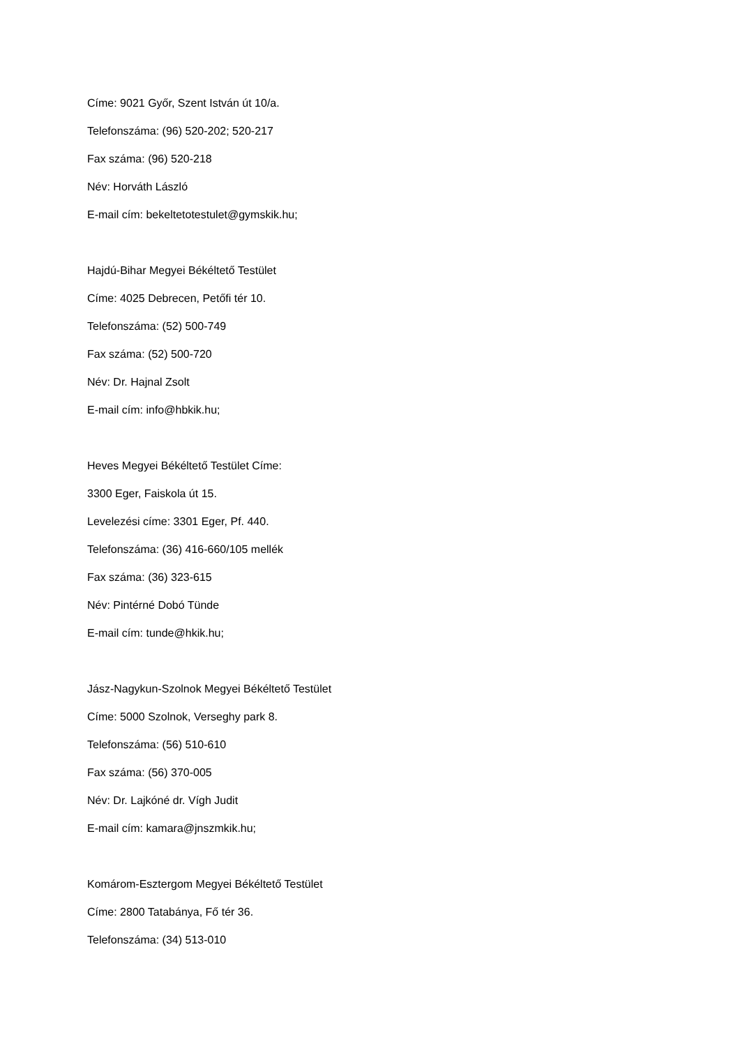Címe: 9021 Győr, Szent István út 10/a.
Telefonszáma: (96) 520-202; 520-217
Fax száma: (96) 520-218
Név: Horváth László
E-mail cím: bekeltetotestulet@gymskik.hu;
Hajdú-Bihar Megyei Békéltető Testület
Címe: 4025 Debrecen, Petőfi tér 10.
Telefonszáma: (52) 500-749
Fax száma: (52) 500-720
Név: Dr. Hajnal Zsolt
E-mail cím: info@hbkik.hu;
Heves Megyei Békéltető Testület Címe:
3300 Eger, Faiskola út 15.
Levelezési címe: 3301 Eger, Pf. 440.
Telefonszáma: (36) 416-660/105 mellék
Fax száma: (36) 323-615
Név: Pintérné Dobó Tünde
E-mail cím: tunde@hkik.hu;
Jász-Nagykun-Szolnok Megyei Békéltető Testület
Címe: 5000 Szolnok, Verseghy park 8.
Telefonszáma: (56) 510-610
Fax száma: (56) 370-005
Név: Dr. Lajkóné dr. Vígh Judit
E-mail cím: kamara@jnszmkik.hu;
Komárom-Esztergom Megyei Békéltető Testület
Címe: 2800 Tatabánya, Fő tér 36.
Telefonszáma: (34) 513-010